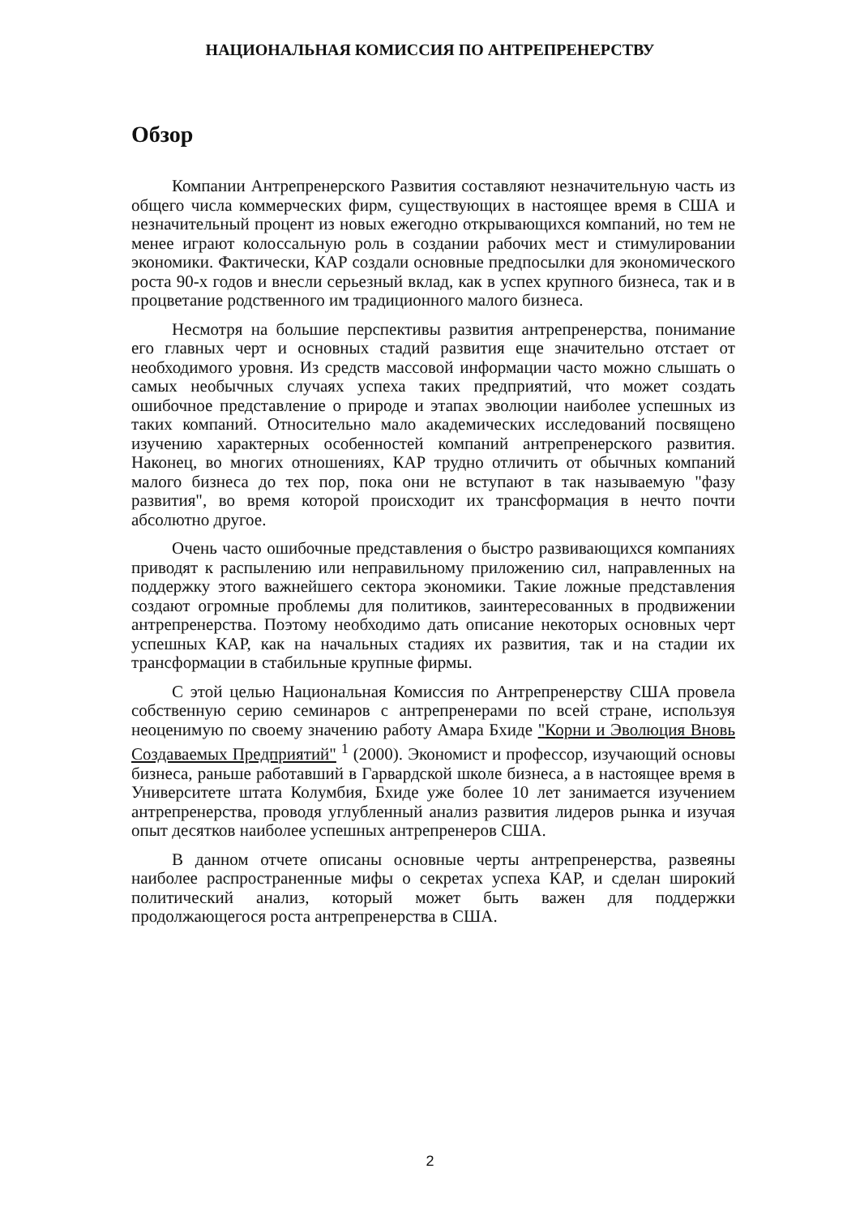НАЦИОНАЛЬНАЯ КОМИССИЯ ПО АНТРЕПРЕНЕРСТВУ
Обзор
Компании Антрепренерского Развития составляют незначительную часть из общего числа коммерческих фирм, существующих в настоящее время в США и незначительный процент из новых ежегодно открывающихся компаний, но тем не менее играют колоссальную роль в создании рабочих мест и стимулировании экономики. Фактически, КАР создали основные предпосылки для экономического роста 90-х годов и внесли серьезный вклад, как в успех крупного бизнеса, так и в процветание родственного им традиционного малого бизнеса.
Несмотря на большие перспективы развития антрепренерства, понимание его главных черт и основных стадий развития еще значительно отстает от необходимого уровня. Из средств массовой информации часто можно слышать о самых необычных случаях успеха таких предприятий, что может создать ошибочное представление о природе и этапах эволюции наиболее успешных из таких компаний. Относительно мало академических исследований посвящено изучению характерных особенностей компаний антрепренерского развития. Наконец, во многих отношениях, КАР трудно отличить от обычных компаний малого бизнеса до тех пор, пока они не вступают в так называемую "фазу развития", во время которой происходит их трансформация в нечто почти абсолютно другое.
Очень часто ошибочные представления о быстро развивающихся компаниях приводят к распылению или неправильному приложению сил, направленных на поддержку этого важнейшего сектора экономики. Такие ложные представления создают огромные проблемы для политиков, заинтересованных в продвижении антрепренерства. Поэтому необходимо дать описание некоторых основных черт успешных КАР, как на начальных стадиях их развития, так и на стадии их трансформации в стабильные крупные фирмы.
С этой целью Национальная Комиссия по Антрепренерству США провела собственную серию семинаров с антрепренерами по всей стране, используя неоценимую по своему значению работу Амара Бхиде "Корни и Эволюция Вновь Создаваемых Предприятий" <sup>1</sup> (2000). Экономист и профессор, изучающий основы бизнеса, раньше работавший в Гарвардской школе бизнеса, а в настоящее время в Университете штата Колумбия, Бхиде уже более 10 лет занимается изучением антрепренерства, проводя углубленный анализ развития лидеров рынка и изучая опыт десятков наиболее успешных антрепренеров США.
В данном отчете описаны основные черты антрепренерства, развеяны наиболее распространенные мифы о секретах успеха КАР, и сделан широкий политический анализ, который может быть важен для поддержки продолжающегося роста антрепренерства в США.
2